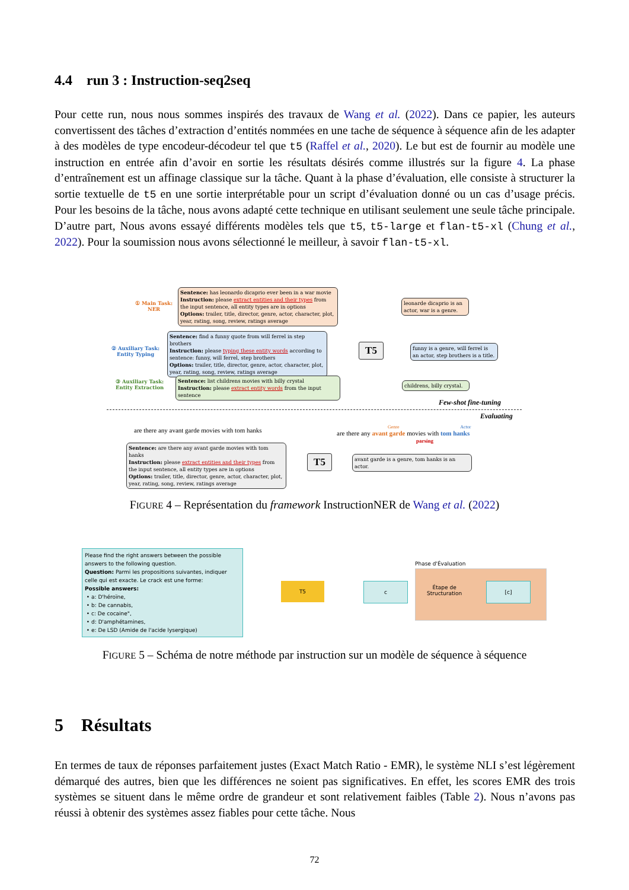4.4 run 3 : Instruction-seq2seq
Pour cette run, nous nous sommes inspirés des travaux de Wang et al. (2022). Dans ce papier, les auteurs convertissent des tâches d’extraction d’entités nommées en une tache de séquence à séquence afin de les adapter à des modèles de type encodeur-décodeur tel que t5 (Raffel et al., 2020). Le but est de fournir au modèle une instruction en entrée afin d’avoir en sortie les résultats désirés comme illustrés sur la figure 4. La phase d’entraînement est un affinage classique sur la tâche. Quant à la phase d’évaluation, elle consiste à structurer la sortie textuelle de t5 en une sortie interprétable pour un script d’évaluation donné ou un cas d’usage précis. Pour les besoins de la tâche, nous avons adapté cette technique en utilisant seulement une seule tâche principale. D’autre part, Nous avons essayé différents modèles tels que t5, t5-large et flan-t5-xl (Chung et al., 2022). Pour la soumission nous avons sélectionné le meilleur, à savoir flan-t5-xl.
① Main Task:
NER
Sentence: has leonardo dicaprio ever been in a war movie
Instruction: please extract entities and their types from the input sentence, all entity types are in options
Options: trailer, title, director, genre, actor, character, plot, year, rating, song, review, ratings average
② Auxiliary Task:
Entity Typing
Sentence: find a funny quote from will ferrel in step brothers
Instruction: please typing these entity words according to sentence: funny, will ferrel, step brothers
Options: trailer, title, director, genre, actor, character, plot, year, rating, song, review, ratings average
③ Auxiliary Task:
Entity Extraction
Sentence: list childrens movies with billy crystal
Instruction: please extract entity words from the input sentence
T5
leonarde dicaprio is an actor, war is a genre.
funny is a genre, will ferrel is an actor, step brothers is a title.
childrens, billy crystal.
Few-shot fine-tuning
Evaluating
are there any avant garde movies with tom hanks
Sentence: are there any avant garde movies with tom hanks
Instruction: please extract entities and their types from the input sentence, all entity types are in options
Options: trailer, title, director, genre, actor, character, plot, year, rating, song, review, ratings average
T5
avant garde is a genre, tom hanks is an actor.
Genre Actor
are there any avant garde movies with tom hanks
parsing
FIGURE 4 – Représentation du framework InstructionNER de Wang et al. (2022)
Please find the right answers between the possible answers to the following question.
Question: Parmi les propositions suivantes, indiquer celle qui est exacte. Le crack est une forme:
Possible answers:
• a: D'héroïne,
• b: De cannabis,
• c: De cocaine",
• d: D'amphétamines,
• e: De LSD (Amide de l'acide lysergique)
T5 c
Phase d'Évaluation
Étape de
Structuration
[c]
FIGURE 5 – Schéma de notre méthode par instruction sur un modèle de séquence à séquence
5 Résultats
En termes de taux de réponses parfaitement justes (Exact Match Ratio - EMR), le système NLI s’est légèrement démarqué des autres, bien que les différences ne soient pas significatives. En effet, les scores EMR des trois systèmes se situent dans le même ordre de grandeur et sont relativement faibles (Table 2). Nous n’avons pas réussi à obtenir des systèmes assez fiables pour cette tâche. Nous
72